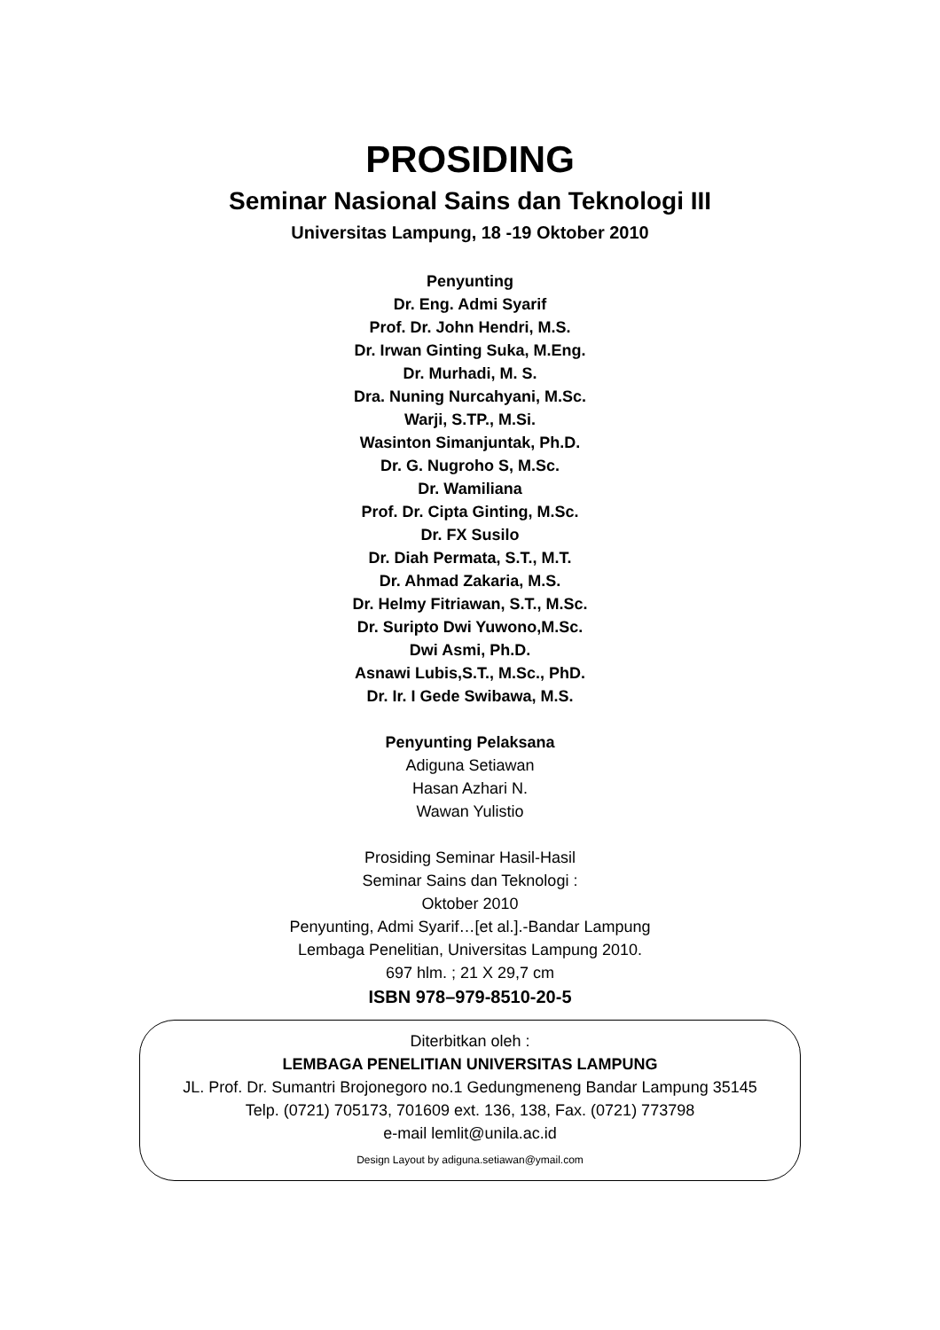PROSIDING
Seminar Nasional Sains dan Teknologi III
Universitas Lampung, 18 -19 Oktober 2010
Penyunting
Dr. Eng. Admi Syarif
Prof. Dr. John Hendri, M.S.
Dr. Irwan Ginting Suka, M.Eng.
Dr. Murhadi, M. S.
Dra. Nuning Nurcahyani, M.Sc.
Warji, S.TP., M.Si.
Wasinton Simanjuntak, Ph.D.
Dr. G. Nugroho S, M.Sc.
Dr. Wamiliana
Prof. Dr. Cipta Ginting, M.Sc.
Dr. FX Susilo
Dr. Diah Permata, S.T., M.T.
Dr. Ahmad Zakaria, M.S.
Dr. Helmy Fitriawan, S.T., M.Sc.
Dr. Suripto Dwi Yuwono,M.Sc.
Dwi Asmi, Ph.D.
Asnawi Lubis,S.T., M.Sc., PhD.
Dr. Ir. I Gede Swibawa, M.S.
Penyunting Pelaksana
Adiguna Setiawan
Hasan Azhari N.
Wawan Yulistio
Prosiding Seminar Hasil-Hasil
Seminar Sains dan Teknologi :
Oktober 2010
Penyunting, Admi Syarif…[et al.].-Bandar Lampung
Lembaga Penelitian, Universitas Lampung 2010.
697 hlm. ; 21 X 29,7 cm
ISBN 978–979-8510-20-5
Diterbitkan oleh :
LEMBAGA PENELITIAN UNIVERSITAS LAMPUNG
JL. Prof. Dr. Sumantri Brojonegoro no.1 Gedungmeneng Bandar Lampung 35145
Telp. (0721) 705173, 701609 ext. 136, 138, Fax. (0721) 773798
e-mail lemlit@unila.ac.id
Design Layout by adiguna.setiawan@ymail.com